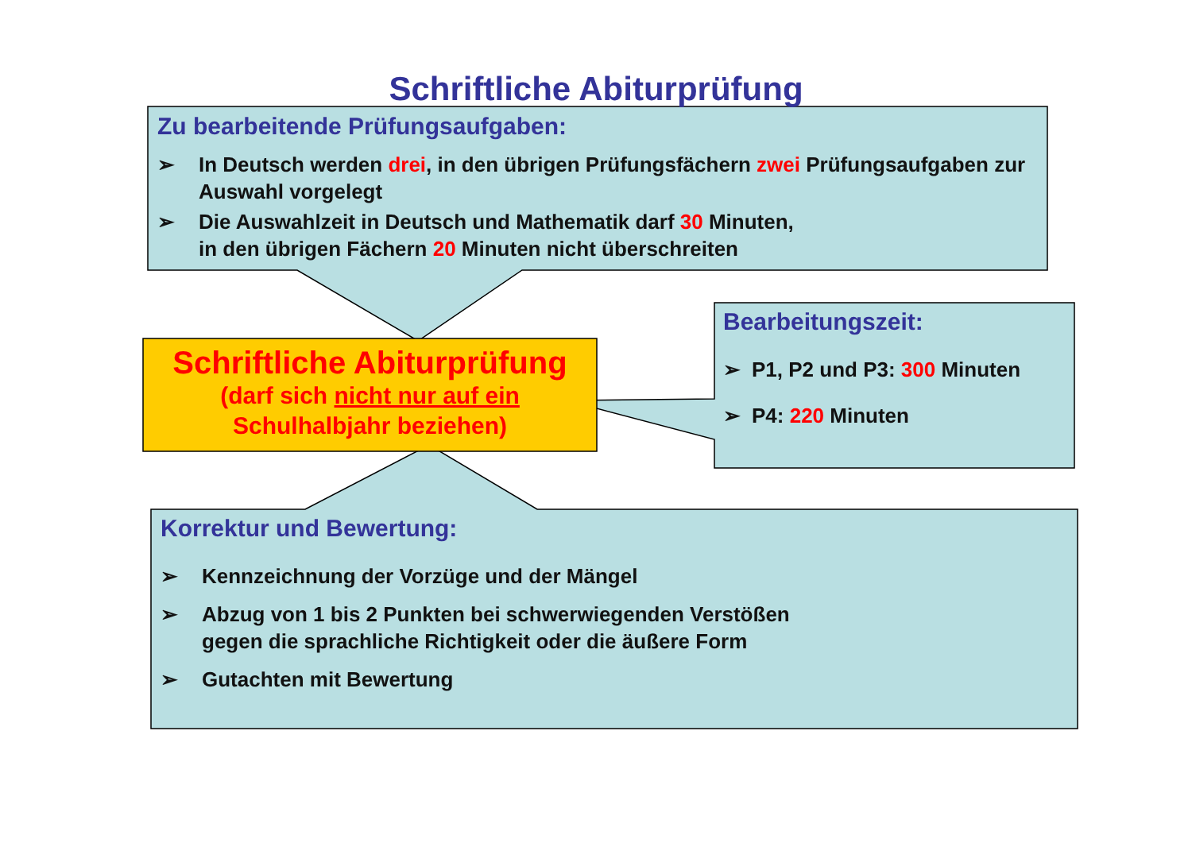Schriftliche Abiturprüfung
Zu bearbeitende Prüfungsaufgaben:
➢ In Deutsch werden drei, in den übrigen Prüfungsfächern zwei Prüfungsaufgaben zur Auswahl vorgelegt
➢ Die Auswahlzeit in Deutsch und Mathematik darf 30 Minuten,
in den übrigen Fächern 20 Minuten nicht überschreiten
Schriftliche Abiturprüfung
(darf sich nicht nur auf ein
Schulhalbjahr beziehen)
Bearbeitungszeit:
➢ P1, P2 und P3: 300 Minuten
➢ P4: 220 Minuten
Korrektur und Bewertung:
➢ Kennzeichnung der Vorzüge und der Mängel
➢ Abzug von 1 bis 2 Punkten bei schwerwiegenden Verstößen
gegen die sprachliche Richtigkeit oder die äußere Form
➢ Gutachten mit Bewertung